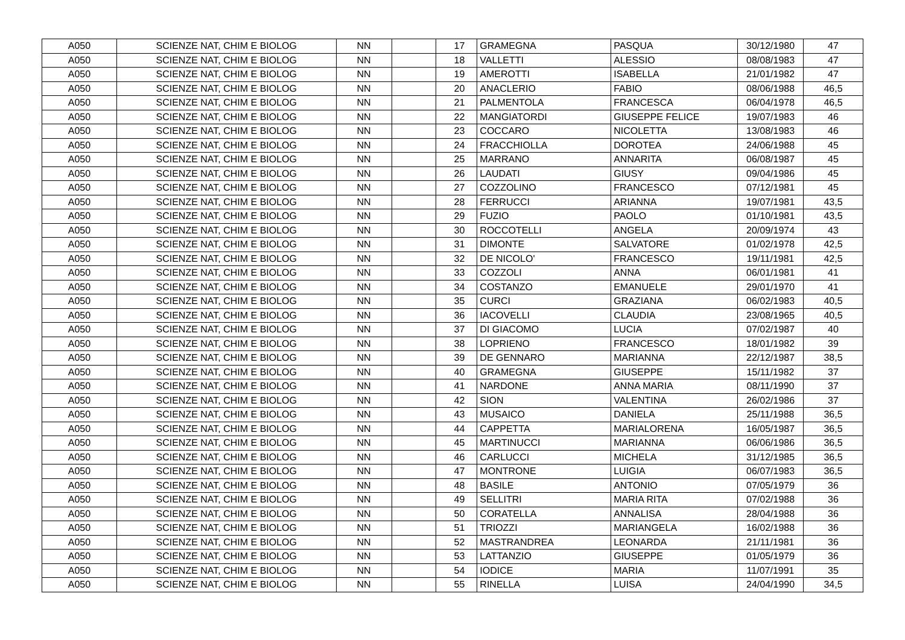| A050 | SCIENZE NAT, CHIM E BIOLOG | NN | | 17 | GRAMEGNA | PASQUA | 30/12/1980 | 47 |
| A050 | SCIENZE NAT, CHIM E BIOLOG | NN | | 18 | VALLETTI | ALESSIO | 08/08/1983 | 47 |
| A050 | SCIENZE NAT, CHIM E BIOLOG | NN | | 19 | AMEROTTI | ISABELLA | 21/01/1982 | 47 |
| A050 | SCIENZE NAT, CHIM E BIOLOG | NN | | 20 | ANACLERIO | FABIO | 08/06/1988 | 46,5 |
| A050 | SCIENZE NAT, CHIM E BIOLOG | NN | | 21 | PALMENTOLA | FRANCESCA | 06/04/1978 | 46,5 |
| A050 | SCIENZE NAT, CHIM E BIOLOG | NN | | 22 | MANGIATORDI | GIUSEPPE FELICE | 19/07/1983 | 46 |
| A050 | SCIENZE NAT, CHIM E BIOLOG | NN | | 23 | COCCARO | NICOLETTA | 13/08/1983 | 46 |
| A050 | SCIENZE NAT, CHIM E BIOLOG | NN | | 24 | FRACCHIOLLA | DOROTEA | 24/06/1988 | 45 |
| A050 | SCIENZE NAT, CHIM E BIOLOG | NN | | 25 | MARRANO | ANNARITA | 06/08/1987 | 45 |
| A050 | SCIENZE NAT, CHIM E BIOLOG | NN | | 26 | LAUDATI | GIUSY | 09/04/1986 | 45 |
| A050 | SCIENZE NAT, CHIM E BIOLOG | NN | | 27 | COZZOLINO | FRANCESCO | 07/12/1981 | 45 |
| A050 | SCIENZE NAT, CHIM E BIOLOG | NN | | 28 | FERRUCCI | ARIANNA | 19/07/1981 | 43,5 |
| A050 | SCIENZE NAT, CHIM E BIOLOG | NN | | 29 | FUZIO | PAOLO | 01/10/1981 | 43,5 |
| A050 | SCIENZE NAT, CHIM E BIOLOG | NN | | 30 | ROCCOTELLI | ANGELA | 20/09/1974 | 43 |
| A050 | SCIENZE NAT, CHIM E BIOLOG | NN | | 31 | DIMONTE | SALVATORE | 01/02/1978 | 42,5 |
| A050 | SCIENZE NAT, CHIM E BIOLOG | NN | | 32 | DE NICOLO' | FRANCESCO | 19/11/1981 | 42,5 |
| A050 | SCIENZE NAT, CHIM E BIOLOG | NN | | 33 | COZZOLI | ANNA | 06/01/1981 | 41 |
| A050 | SCIENZE NAT, CHIM E BIOLOG | NN | | 34 | COSTANZO | EMANUELE | 29/01/1970 | 41 |
| A050 | SCIENZE NAT, CHIM E BIOLOG | NN | | 35 | CURCI | GRAZIANA | 06/02/1983 | 40,5 |
| A050 | SCIENZE NAT, CHIM E BIOLOG | NN | | 36 | IACOVELLI | CLAUDIA | 23/08/1965 | 40,5 |
| A050 | SCIENZE NAT, CHIM E BIOLOG | NN | | 37 | DI GIACOMO | LUCIA | 07/02/1987 | 40 |
| A050 | SCIENZE NAT, CHIM E BIOLOG | NN | | 38 | LOPRIENO | FRANCESCO | 18/01/1982 | 39 |
| A050 | SCIENZE NAT, CHIM E BIOLOG | NN | | 39 | DE GENNARO | MARIANNA | 22/12/1987 | 38,5 |
| A050 | SCIENZE NAT, CHIM E BIOLOG | NN | | 40 | GRAMEGNA | GIUSEPPE | 15/11/1982 | 37 |
| A050 | SCIENZE NAT, CHIM E BIOLOG | NN | | 41 | NARDONE | ANNA MARIA | 08/11/1990 | 37 |
| A050 | SCIENZE NAT, CHIM E BIOLOG | NN | | 42 | SION | VALENTINA | 26/02/1986 | 37 |
| A050 | SCIENZE NAT, CHIM E BIOLOG | NN | | 43 | MUSAICO | DANIELA | 25/11/1988 | 36,5 |
| A050 | SCIENZE NAT, CHIM E BIOLOG | NN | | 44 | CAPPETTA | MARIALORENA | 16/05/1987 | 36,5 |
| A050 | SCIENZE NAT, CHIM E BIOLOG | NN | | 45 | MARTINUCCI | MARIANNA | 06/06/1986 | 36,5 |
| A050 | SCIENZE NAT, CHIM E BIOLOG | NN | | 46 | CARLUCCI | MICHELA | 31/12/1985 | 36,5 |
| A050 | SCIENZE NAT, CHIM E BIOLOG | NN | | 47 | MONTRONE | LUIGIA | 06/07/1983 | 36,5 |
| A050 | SCIENZE NAT, CHIM E BIOLOG | NN | | 48 | BASILE | ANTONIO | 07/05/1979 | 36 |
| A050 | SCIENZE NAT, CHIM E BIOLOG | NN | | 49 | SELLITRI | MARIA RITA | 07/02/1988 | 36 |
| A050 | SCIENZE NAT, CHIM E BIOLOG | NN | | 50 | CORATELLA | ANNALISA | 28/04/1988 | 36 |
| A050 | SCIENZE NAT, CHIM E BIOLOG | NN | | 51 | TRIOZZI | MARIANGELA | 16/02/1988 | 36 |
| A050 | SCIENZE NAT, CHIM E BIOLOG | NN | | 52 | MASTRANDREA | LEONARDA | 21/11/1981 | 36 |
| A050 | SCIENZE NAT, CHIM E BIOLOG | NN | | 53 | LATTANZIO | GIUSEPPE | 01/05/1979 | 36 |
| A050 | SCIENZE NAT, CHIM E BIOLOG | NN | | 54 | IODICE | MARIA | 11/07/1991 | 35 |
| A050 | SCIENZE NAT, CHIM E BIOLOG | NN | | 55 | RINELLA | LUISA | 24/04/1990 | 34,5 |